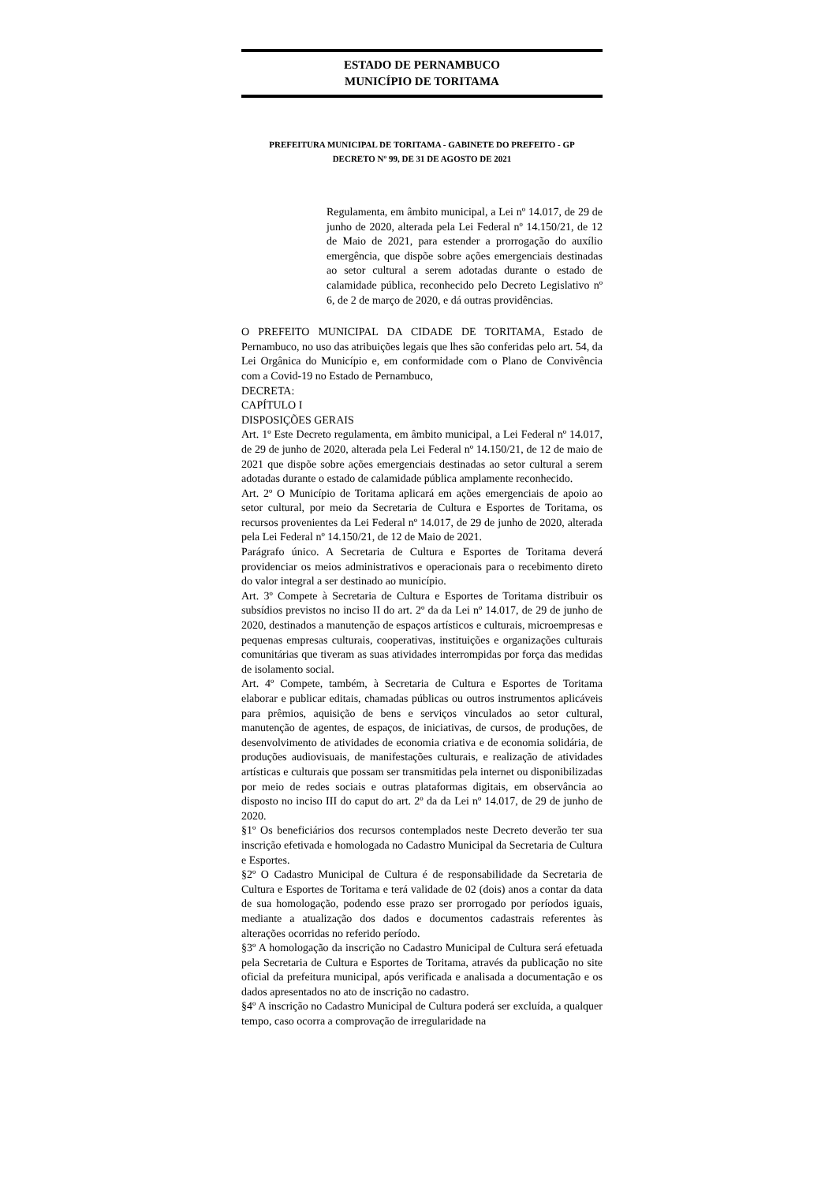ESTADO DE PERNAMBUCO
MUNICÍPIO DE TORITAMA
PREFEITURA MUNICIPAL DE TORITAMA - GABINETE DO PREFEITO - GP
DECRETO Nº 99, DE 31 DE AGOSTO DE 2021
Regulamenta, em âmbito municipal, a Lei nº 14.017, de 29 de junho de 2020, alterada pela Lei Federal nº 14.150/21, de 12 de Maio de 2021, para estender a prorrogação do auxílio emergência, que dispõe sobre ações emergenciais destinadas ao setor cultural a serem adotadas durante o estado de calamidade pública, reconhecido pelo Decreto Legislativo nº 6, de 2 de março de 2020, e dá outras providências.
O PREFEITO MUNICIPAL DA CIDADE DE TORITAMA, Estado de Pernambuco, no uso das atribuições legais que lhes são conferidas pelo art. 54, da Lei Orgânica do Município e, em conformidade com o Plano de Convivência com a Covid-19 no Estado de Pernambuco,
DECRETA:
CAPÍTULO I
DISPOSIÇÕES GERAIS
Art. 1º Este Decreto regulamenta, em âmbito municipal, a Lei Federal nº 14.017, de 29 de junho de 2020, alterada pela Lei Federal nº 14.150/21, de 12 de maio de 2021 que dispõe sobre ações emergenciais destinadas ao setor cultural a serem adotadas durante o estado de calamidade pública amplamente reconhecido.
Art. 2º O Município de Toritama aplicará em ações emergenciais de apoio ao setor cultural, por meio da Secretaria de Cultura e Esportes de Toritama, os recursos provenientes da Lei Federal nº 14.017, de 29 de junho de 2020, alterada pela Lei Federal nº 14.150/21, de 12 de Maio de 2021.
Parágrafo único. A Secretaria de Cultura e Esportes de Toritama deverá providenciar os meios administrativos e operacionais para o recebimento direto do valor integral a ser destinado ao município.
Art. 3º Compete à Secretaria de Cultura e Esportes de Toritama distribuir os subsídios previstos no inciso II do art. 2º da da Lei nº 14.017, de 29 de junho de 2020, destinados a manutenção de espaços artísticos e culturais, microempresas e pequenas empresas culturais, cooperativas, instituições e organizações culturais comunitárias que tiveram as suas atividades interrompidas por força das medidas de isolamento social.
Art. 4º Compete, também, à Secretaria de Cultura e Esportes de Toritama elaborar e publicar editais, chamadas públicas ou outros instrumentos aplicáveis para prêmios, aquisição de bens e serviços vinculados ao setor cultural, manutenção de agentes, de espaços, de iniciativas, de cursos, de produções, de desenvolvimento de atividades de economia criativa e de economia solidária, de produções audiovisuais, de manifestações culturais, e realização de atividades artísticas e culturais que possam ser transmitidas pela internet ou disponibilizadas por meio de redes sociais e outras plataformas digitais, em observância ao disposto no inciso III do caput do art. 2º da da Lei nº 14.017, de 29 de junho de 2020.
§1º Os beneficiários dos recursos contemplados neste Decreto deverão ter sua inscrição efetivada e homologada no Cadastro Municipal da Secretaria de Cultura e Esportes.
§2º O Cadastro Municipal de Cultura é de responsabilidade da Secretaria de Cultura e Esportes de Toritama e terá validade de 02 (dois) anos a contar da data de sua homologação, podendo esse prazo ser prorrogado por períodos iguais, mediante a atualização dos dados e documentos cadastrais referentes às alterações ocorridas no referido período.
§3º A homologação da inscrição no Cadastro Municipal de Cultura será efetuada pela Secretaria de Cultura e Esportes de Toritama, através da publicação no site oficial da prefeitura municipal, após verificada e analisada a documentação e os dados apresentados no ato de inscrição no cadastro.
§4º A inscrição no Cadastro Municipal de Cultura poderá ser excluída, a qualquer tempo, caso ocorra a comprovação de irregularidade na